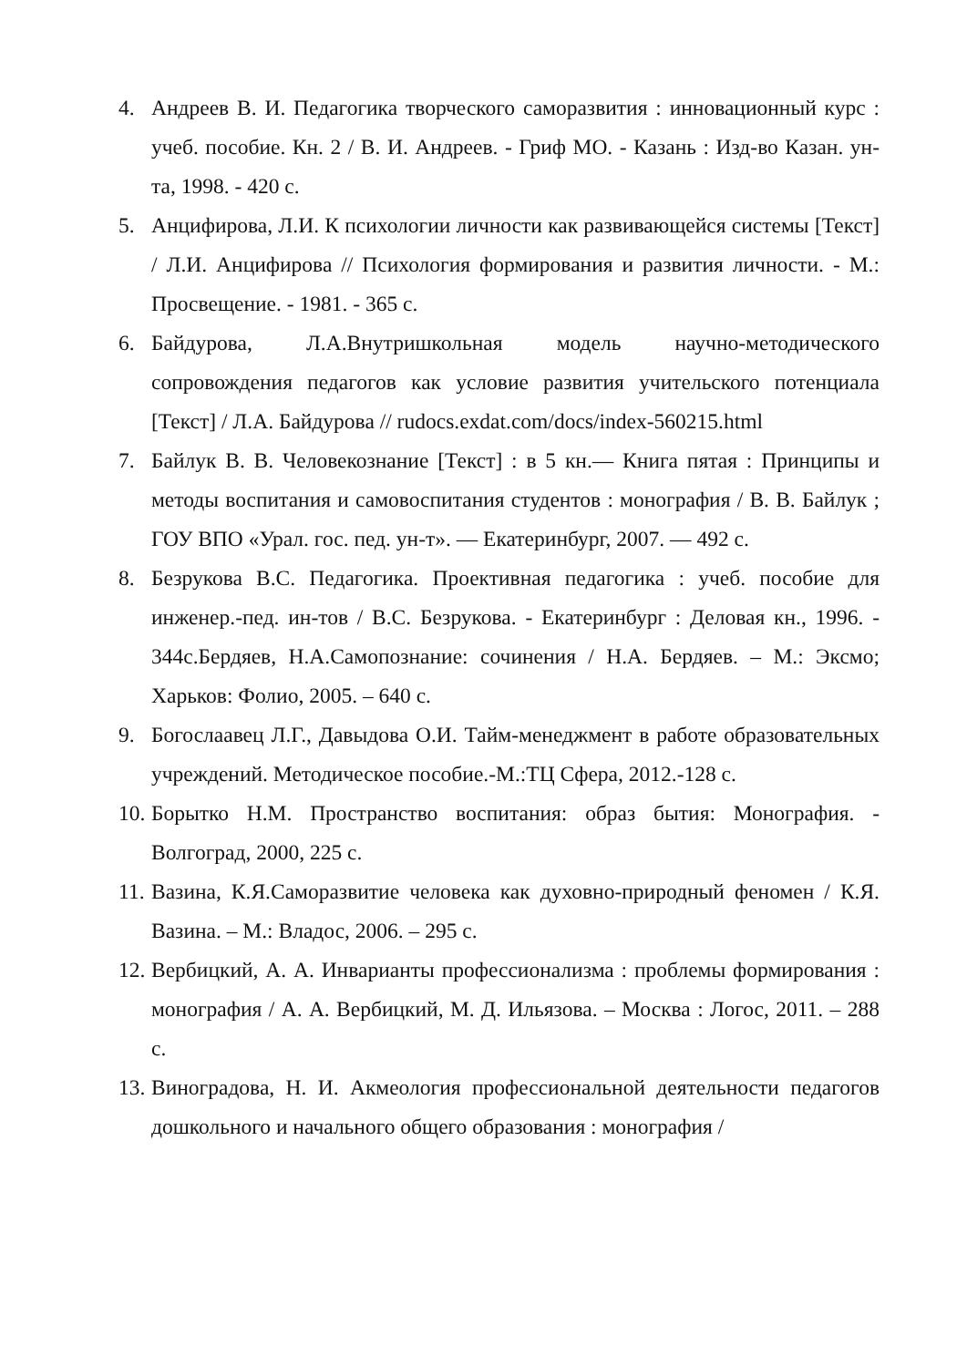4. Андреев В. И. Педагогика творческого саморазвития : инновационный курс : учеб. пособие. Кн. 2 / В. И. Андреев. - Гриф МО. - Казань : Изд-во Казан. ун-та, 1998. - 420 с.
5. Анцифирова, Л.И. К психологии личности как развивающейся системы [Текст] / Л.И. Анцифирова // Психология формирования и развития личности. - М.: Просвещение. - 1981. - 365 с.
6. Байдурова, Л.А.Внутришкольная модель научно-методического сопровождения педагогов как условие развития учительского потенциала [Текст] / Л.А. Байдурова // rudocs.exdat.com/docs/index-560215.html
7. Байлук В. В. Человекознание [Текст] : в 5 кн.— Книга пятая : Принципы и методы воспитания и самовоспитания студентов : монография / В. В. Байлук ; ГОУ ВПО «Урал. гос. пед. ун-т». — Екатеринбург, 2007. — 492 с.
8. Безрукова В.С. Педагогика. Проективная педагогика : учеб. пособие для инженер.-пед. ин-тов / В.С. Безрукова. - Екатеринбург : Деловая кн., 1996. - 344с.Бердяев, Н.А.Самопознание: сочинения / Н.А. Бердяев. – М.: Эксмо; Харьков: Фолио, 2005. – 640 с.
9. Богослаавец Л.Г., Давыдова О.И. Тайм-менеджмент в работе образовательных учреждений. Методическое пособие.-М.:ТЦ Сфера, 2012.-128 с.
10. Борытко Н.М. Пространство воспитания: образ бытия: Монография. - Волгоград, 2000, 225 с.
11. Вазина, К.Я.Саморазвитие человека как духовно-природный феномен / К.Я. Вазина. – М.: Владос, 2006. – 295 с.
12. Вербицкий, А. А. Инварианты профессионализма : проблемы формирования : монография / А. А. Вербицкий, М. Д. Ильязова. – Москва : Логос, 2011. – 288 с.
13. Виноградова, Н. И. Акмеология профессиональной деятельности педагогов дошкольного и начального общего образования : монография /